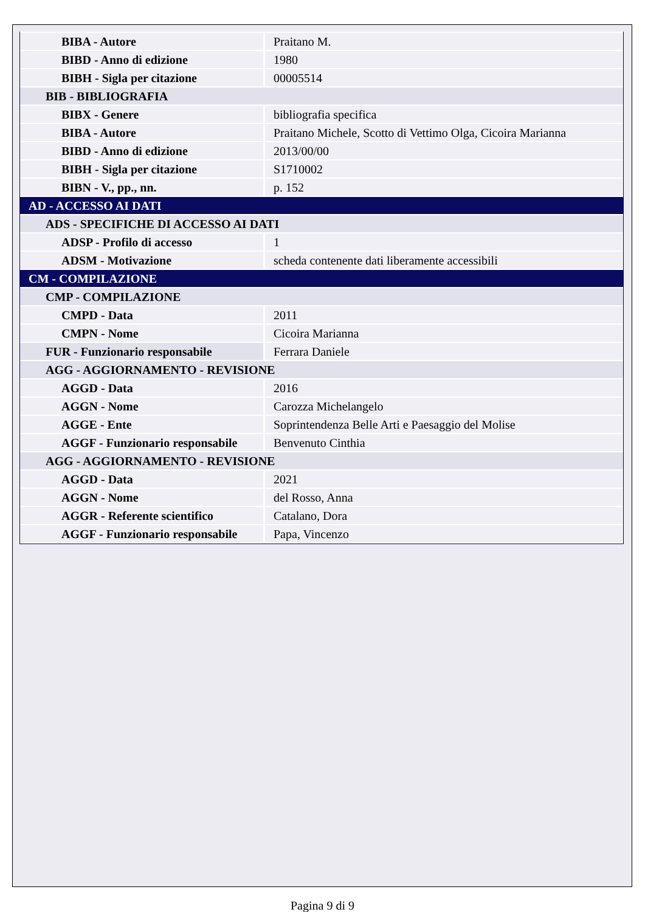| BIBA - Autore | Praitano M. |
| BIBD - Anno di edizione | 1980 |
| BIBH - Sigla per citazione | 00005514 |
| BIB - BIBLIOGRAFIA | |
| BIBX - Genere | bibliografia specifica |
| BIBA - Autore | Praitano Michele, Scotto di Vettimo Olga, Cicoira Marianna |
| BIBD - Anno di edizione | 2013/00/00 |
| BIBH - Sigla per citazione | S1710002 |
| BIBN - V., pp., nn. | p. 152 |
| AD - ACCESSO AI DATI | |
| ADS - SPECIFICHE DI ACCESSO AI DATI | |
| ADSP - Profilo di accesso | 1 |
| ADSM - Motivazione | scheda contenente dati liberamente accessibili |
| CM - COMPILAZIONE | |
| CMP - COMPILAZIONE | |
| CMPD - Data | 2011 |
| CMPN - Nome | Cicoira Marianna |
| FUR - Funzionario responsabile | Ferrara Daniele |
| AGG - AGGIORNAMENTO - REVISIONE | |
| AGGD - Data | 2016 |
| AGGN - Nome | Carozza Michelangelo |
| AGGE - Ente | Soprintendenza Belle Arti e Paesaggio del Molise |
| AGGF - Funzionario responsabile | Benvenuto Cinthia |
| AGG - AGGIORNAMENTO - REVISIONE | |
| AGGD - Data | 2021 |
| AGGN - Nome | del Rosso, Anna |
| AGGR - Referente scientifico | Catalano, Dora |
| AGGF - Funzionario responsabile | Papa, Vincenzo |
Pagina 9 di 9